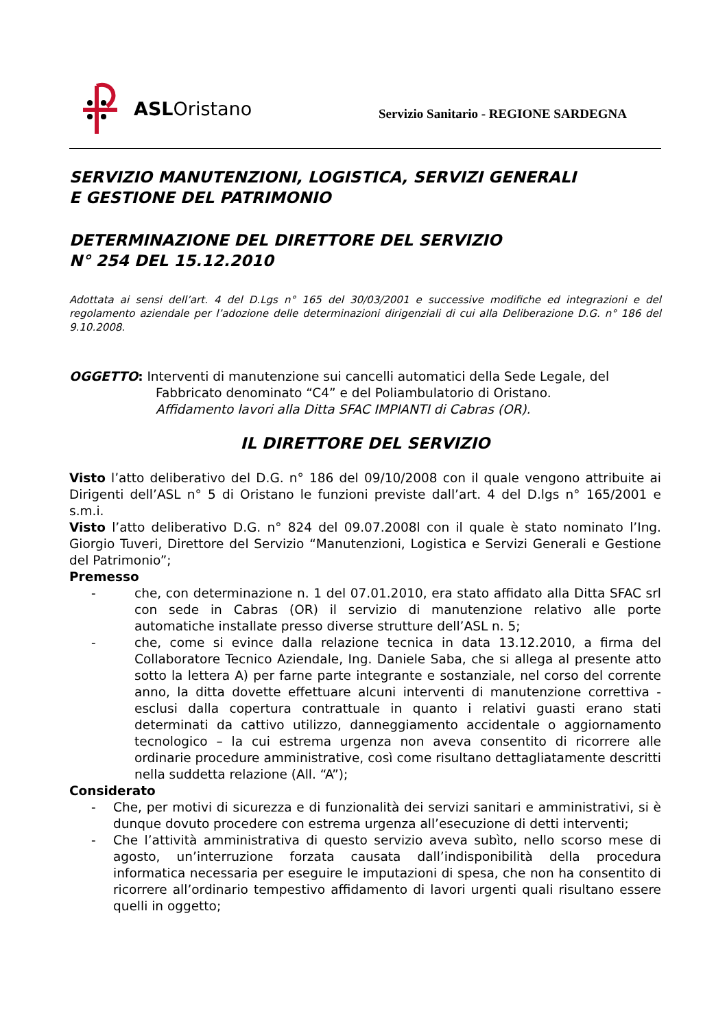ASLOristano
Servizio Sanitario - REGIONE SARDEGNA
SERVIZIO MANUTENZIONI, LOGISTICA, SERVIZI GENERALI
E GESTIONE DEL PATRIMONIO
DETERMINAZIONE DEL DIRETTORE DEL SERVIZIO
N° 254 DEL 15.12.2010
Adottata ai sensi dell’art. 4 del D.Lgs n° 165 del 30/03/2001 e successive modifiche ed integrazioni e del regolamento aziendale per l’adozione delle determinazioni dirigenziali di cui alla Deliberazione D.G. n° 186 del 9.10.2008.
OGGETTO: Interventi di manutenzione sui cancelli automatici della Sede Legale, del
Fabbricato denominato “C4” e del Poliambulatorio di Oristano.
Affidamento lavori alla Ditta SFAC IMPIANTI di Cabras (OR).
IL DIRETTORE DEL SERVIZIO
Visto l’atto deliberativo del D.G. n° 186 del 09/10/2008 con il quale vengono attribuite ai Dirigenti dell’ASL n° 5 di Oristano le funzioni previste dall’art. 4 del D.lgs n° 165/2001 e s.m.i.
Visto l’atto deliberativo D.G. n° 824 del 09.07.2008l con il quale è stato nominato l’Ing. Giorgio Tuveri, Direttore del Servizio “Manutenzioni, Logistica e Servizi Generali e Gestione del Patrimonio”;
Premesso
- che, con determinazione n. 1 del 07.01.2010, era stato affidato alla Ditta SFAC srl con sede in Cabras (OR) il servizio di manutenzione relativo alle porte automatiche installate presso diverse strutture dell’ASL n. 5;
- che, come si evince dalla relazione tecnica in data 13.12.2010, a firma del Collaboratore Tecnico Aziendale, Ing. Daniele Saba, che si allega al presente atto sotto la lettera A) per farne parte integrante e sostanziale, nel corso del corrente anno, la ditta dovette effettuare alcuni interventi di manutenzione correttiva - esclusi dalla copertura contrattuale in quanto i relativi guasti erano stati determinati da cattivo utilizzo, danneggiamento accidentale o aggiornamento tecnologico – la cui estrema urgenza non aveva consentito di ricorrere alle ordinarie procedure amministrative, così come risultano dettagliatamente descritti nella suddetta relazione (All. “A”);
Considerato
- Che, per motivi di sicurezza e di funzionalità dei servizi sanitari e amministrativi, si è dunque dovuto procedere con estrema urgenza all’esecuzione di detti interventi;
- Che l’attività amministrativa di questo servizio aveva subìto, nello scorso mese di agosto, un’interruzione forzata causata dall’indisponibilità della procedura informatica necessaria per eseguire le imputazioni di spesa, che non ha consentito di ricorrere all’ordinario tempestivo affidamento di lavori urgenti quali risultano essere quelli in oggetto;